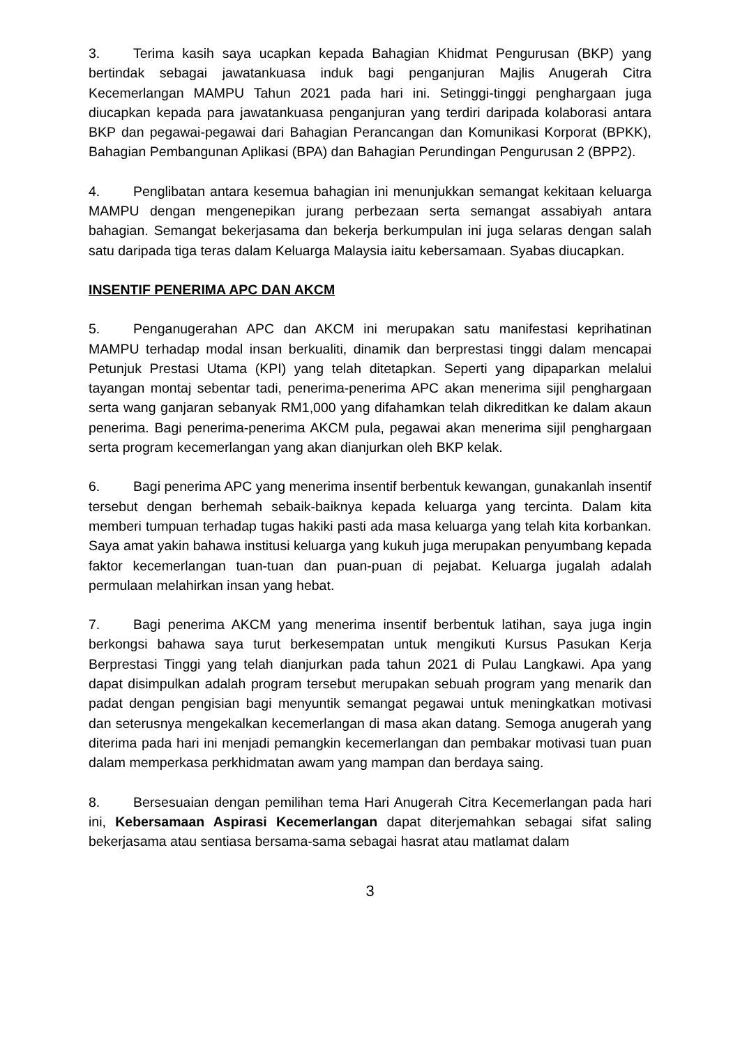3. Terima kasih saya ucapkan kepada Bahagian Khidmat Pengurusan (BKP) yang bertindak sebagai jawatankuasa induk bagi penganjuran Majlis Anugerah Citra Kecemerlangan MAMPU Tahun 2021 pada hari ini. Setinggi-tinggi penghargaan juga diucapkan kepada para jawatankuasa penganjuran yang terdiri daripada kolaborasi antara BKP dan pegawai-pegawai dari Bahagian Perancangan dan Komunikasi Korporat (BPKK), Bahagian Pembangunan Aplikasi (BPA) dan Bahagian Perundingan Pengurusan 2 (BPP2).
4. Penglibatan antara kesemua bahagian ini menunjukkan semangat kekitaan keluarga MAMPU dengan mengenepikan jurang perbezaan serta semangat assabiyah antara bahagian. Semangat bekerjasama dan bekerja berkumpulan ini juga selaras dengan salah satu daripada tiga teras dalam Keluarga Malaysia iaitu kebersamaan. Syabas diucapkan.
INSENTIF PENERIMA APC DAN AKCM
5. Penganugerahan APC dan AKCM ini merupakan satu manifestasi keprihatinan MAMPU terhadap modal insan berkualiti, dinamik dan berprestasi tinggi dalam mencapai Petunjuk Prestasi Utama (KPI) yang telah ditetapkan. Seperti yang dipaparkan melalui tayangan montaj sebentar tadi, penerima-penerima APC akan menerima sijil penghargaan serta wang ganjaran sebanyak RM1,000 yang difahamkan telah dikreditkan ke dalam akaun penerima. Bagi penerima-penerima AKCM pula, pegawai akan menerima sijil penghargaan serta program kecemerlangan yang akan dianjurkan oleh BKP kelak.
6. Bagi penerima APC yang menerima insentif berbentuk kewangan, gunakanlah insentif tersebut dengan berhemah sebaik-baiknya kepada keluarga yang tercinta. Dalam kita memberi tumpuan terhadap tugas hakiki pasti ada masa keluarga yang telah kita korbankan. Saya amat yakin bahawa institusi keluarga yang kukuh juga merupakan penyumbang kepada faktor kecemerlangan tuan-tuan dan puan-puan di pejabat. Keluarga jugalah adalah permulaan melahirkan insan yang hebat.
7. Bagi penerima AKCM yang menerima insentif berbentuk latihan, saya juga ingin berkongsi bahawa saya turut berkesempatan untuk mengikuti Kursus Pasukan Kerja Berprestasi Tinggi yang telah dianjurkan pada tahun 2021 di Pulau Langkawi. Apa yang dapat disimpulkan adalah program tersebut merupakan sebuah program yang menarik dan padat dengan pengisian bagi menyuntik semangat pegawai untuk meningkatkan motivasi dan seterusnya mengekalkan kecemerlangan di masa akan datang. Semoga anugerah yang diterima pada hari ini menjadi pemangkin kecemerlangan dan pembakar motivasi tuan puan dalam memperkasa perkhidmatan awam yang mampan dan berdaya saing.
8. Bersesuaian dengan pemilihan tema Hari Anugerah Citra Kecemerlangan pada hari ini, Kebersamaan Aspirasi Kecemerlangan dapat diterjemahkan sebagai sifat saling bekerjasama atau sentiasa bersama-sama sebagai hasrat atau matlamat dalam
3